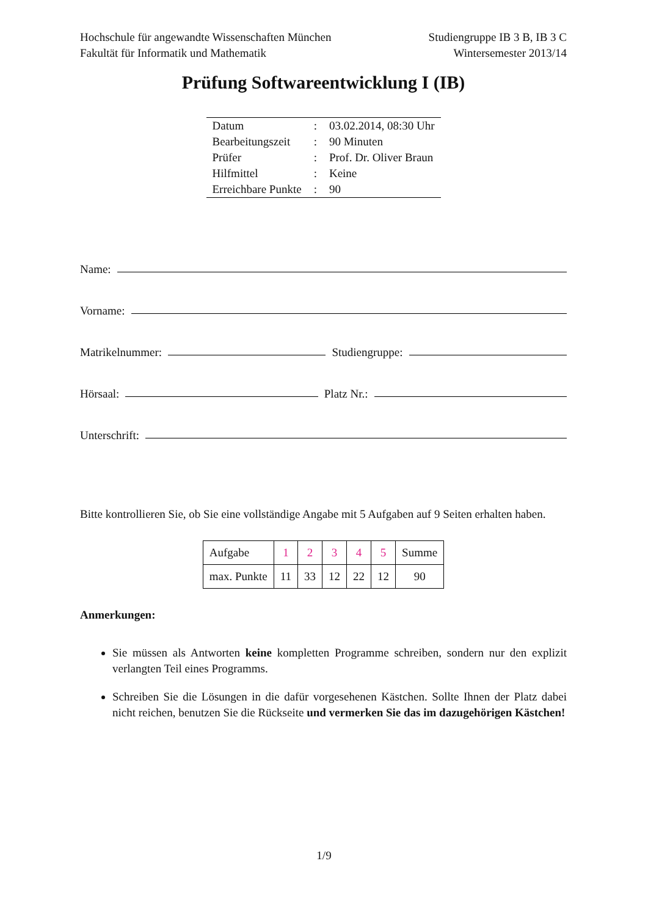Hochschule für angewandte Wissenschaften München Studiengruppe IB 3 B, IB 3 C
Fakultät für Informatik und Mathematik Wintersemester 2013/14
Prüfung Softwareentwicklung I (IB)
| Datum | : | 03.02.2014, 08:30 Uhr |
| Bearbeitungszeit | : | 90 Minuten |
| Prüfer | : | Prof. Dr. Oliver Braun |
| Hilfmittel | : | Keine |
| Erreichbare Punkte | : | 90 |
Name:
Vorname:
Matrikelnummer: Studiengruppe:
Hörsaal: Platz Nr.:
Unterschrift:
Bitte kontrollieren Sie, ob Sie eine vollständige Angabe mit 5 Aufgaben auf 9 Seiten erhalten haben.
| Aufgabe | 1 | 2 | 3 | 4 | 5 | Summe |
| --- | --- | --- | --- | --- | --- | --- |
| max. Punkte | 11 | 33 | 12 | 22 | 12 | 90 |
Anmerkungen:
Sie müssen als Antworten keine kompletten Programme schreiben, sondern nur den explizit verlangten Teil eines Programms.
Schreiben Sie die Lösungen in die dafür vorgesehenen Kästchen. Sollte Ihnen der Platz dabei nicht reichen, benutzen Sie die Rückseite und vermerken Sie das im dazugehörigen Kästchen!
1/9